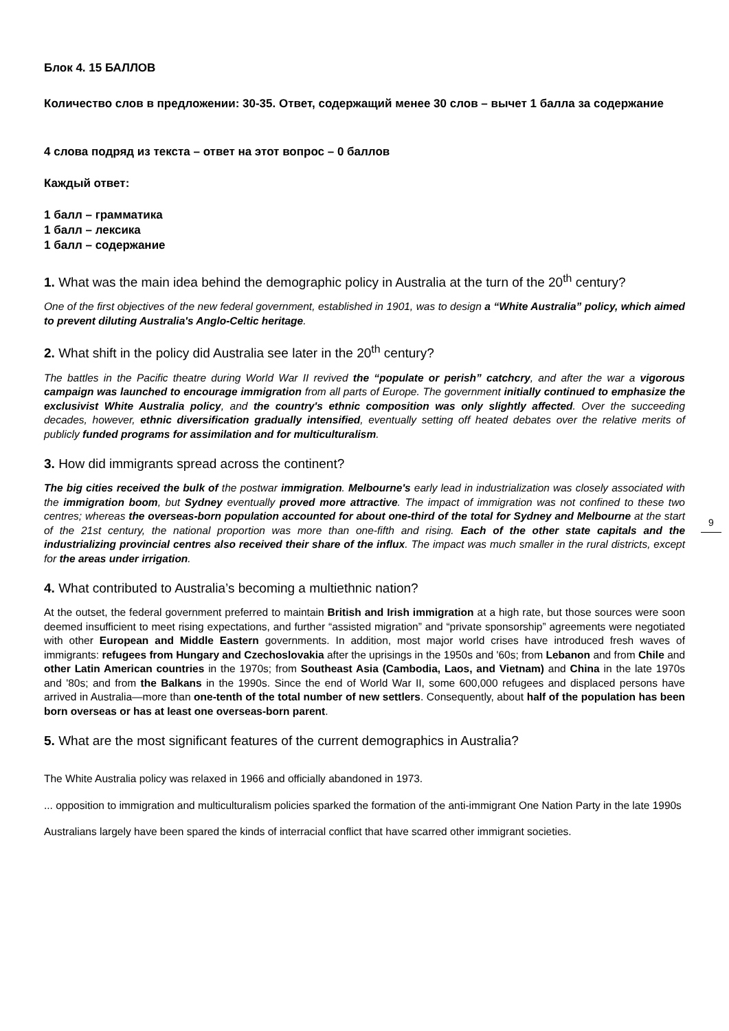Блок 4. 15 БАЛЛОВ
Количество слов в предложении: 30-35. Ответ, содержащий менее 30 слов – вычет 1 балла за содержание
4 слова подряд из текста – ответ на этот вопрос – 0 баллов
Каждый ответ:
1 балл – грамматика
1 балл – лексика
1 балл – содержание
1. What was the main idea behind the demographic policy in Australia at the turn of the 20<sup>th</sup> century?
One of the first objectives of the new federal government, established in 1901, was to design a “White Australia” policy, which aimed to prevent diluting Australia's Anglo-Celtic heritage.
2. What shift in the policy did Australia see later in the 20<sup>th</sup> century?
The battles in the Pacific theatre during World War II revived the “populate or perish” catchcry, and after the war a vigorous campaign was launched to encourage immigration from all parts of Europe. The government initially continued to emphasize the exclusivist White Australia policy, and the country's ethnic composition was only slightly affected. Over the succeeding decades, however, ethnic diversification gradually intensified, eventually setting off heated debates over the relative merits of publicly funded programs for assimilation and for multiculturalism.
3. How did immigrants spread across the continent?
The big cities received the bulk of the postwar immigration. Melbourne's early lead in industrialization was closely associated with the immigration boom, but Sydney eventually proved more attractive. The impact of immigration was not confined to these two centres; whereas the overseas-born population accounted for about one-third of the total for Sydney and Melbourne at the start of the 21st century, the national proportion was more than one-fifth and rising. Each of the other state capitals and the industrializing provincial centres also received their share of the influx. The impact was much smaller in the rural districts, except for the areas under irrigation.
4. What contributed to Australia’s becoming a multiethnic nation?
At the outset, the federal government preferred to maintain British and Irish immigration at a high rate, but those sources were soon deemed insufficient to meet rising expectations, and further “assisted migration” and “private sponsorship” agreements were negotiated with other European and Middle Eastern governments. In addition, most major world crises have introduced fresh waves of immigrants: refugees from Hungary and Czechoslovakia after the uprisings in the 1950s and '60s; from Lebanon and from Chile and other Latin American countries in the 1970s; from Southeast Asia (Cambodia, Laos, and Vietnam) and China in the late 1970s and '80s; and from the Balkans in the 1990s. Since the end of World War II, some 600,000 refugees and displaced persons have arrived in Australia—more than one-tenth of the total number of new settlers. Consequently, about half of the population has been born overseas or has at least one overseas-born parent.
5. What are the most significant features of the current demographics in Australia?
The White Australia policy was relaxed in 1966 and officially abandoned in 1973.
... opposition to immigration and multiculturalism policies sparked the formation of the anti-immigrant One Nation Party in the late 1990s
Australians largely have been spared the kinds of interracial conflict that have scarred other immigrant societies.
9